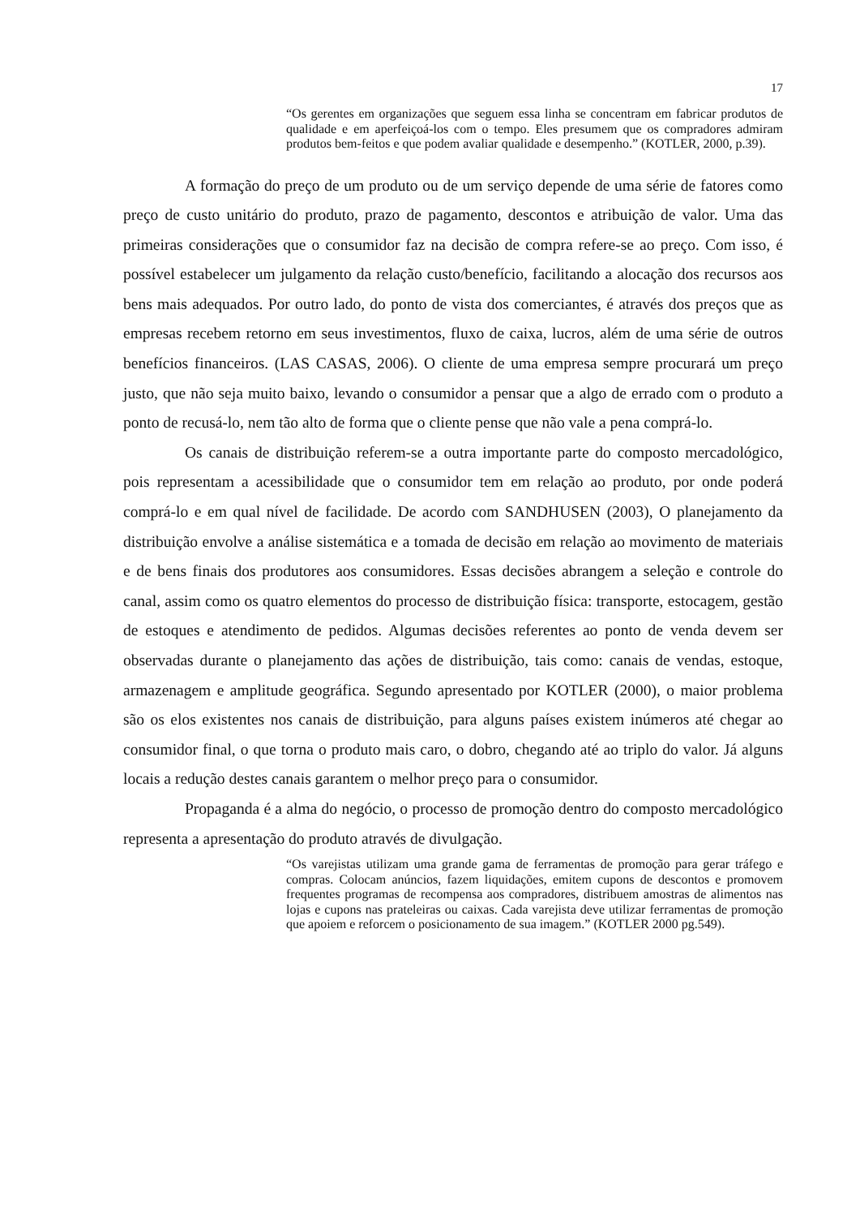17
“Os gerentes em organizações que seguem essa linha se concentram em fabricar produtos de qualidade e em aperfeiçoá-los com o tempo. Eles presumem que os compradores admiram produtos bem-feitos e que podem avaliar qualidade e desempenho.” (KOTLER, 2000, p.39).
A formação do preço de um produto ou de um serviço depende de uma série de fatores como preço de custo unitário do produto, prazo de pagamento, descontos e atribuição de valor. Uma das primeiras considerações que o consumidor faz na decisão de compra refere-se ao preço. Com isso, é possível estabelecer um julgamento da relação custo/benefício, facilitando a alocação dos recursos aos bens mais adequados. Por outro lado, do ponto de vista dos comerciantes, é através dos preços que as empresas recebem retorno em seus investimentos, fluxo de caixa, lucros, além de uma série de outros benefícios financeiros. (LAS CASAS, 2006). O cliente de uma empresa sempre procurará um preço justo, que não seja muito baixo, levando o consumidor a pensar que a algo de errado com o produto a ponto de recusá-lo, nem tão alto de forma que o cliente pense que não vale a pena comprá-lo.
Os canais de distribuição referem-se a outra importante parte do composto mercadológico, pois representam a acessibilidade que o consumidor tem em relação ao produto, por onde poderá comprá-lo e em qual nível de facilidade. De acordo com SANDHUSEN (2003), O planejamento da distribuição envolve a análise sistemática e a tomada de decisão em relação ao movimento de materiais e de bens finais dos produtores aos consumidores. Essas decisões abrangem a seleção e controle do canal, assim como os quatro elementos do processo de distribuição física: transporte, estocagem, gestão de estoques e atendimento de pedidos. Algumas decisões referentes ao ponto de venda devem ser observadas durante o planejamento das ações de distribuição, tais como: canais de vendas, estoque, armazenagem e amplitude geográfica. Segundo apresentado por KOTLER (2000), o maior problema são os elos existentes nos canais de distribuição, para alguns países existem inúmeros até chegar ao consumidor final, o que torna o produto mais caro, o dobro, chegando até ao triplo do valor. Já alguns locais a redução destes canais garantem o melhor preço para o consumidor.
Propaganda é a alma do negócio, o processo de promoção dentro do composto mercadológico representa a apresentação do produto através de divulgação.
“Os varejistas utilizam uma grande gama de ferramentas de promoção para gerar tráfego e compras. Colocam anúncios, fazem liquidações, emitem cupons de descontos e promovem frequentes programas de recompensa aos compradores, distribuem amostras de alimentos nas lojas e cupons nas prateleiras ou caixas. Cada varejista deve utilizar ferramentas de promoção que apoiem e reforcem o posicionamento de sua imagem.” (KOTLER 2000 pg.549).